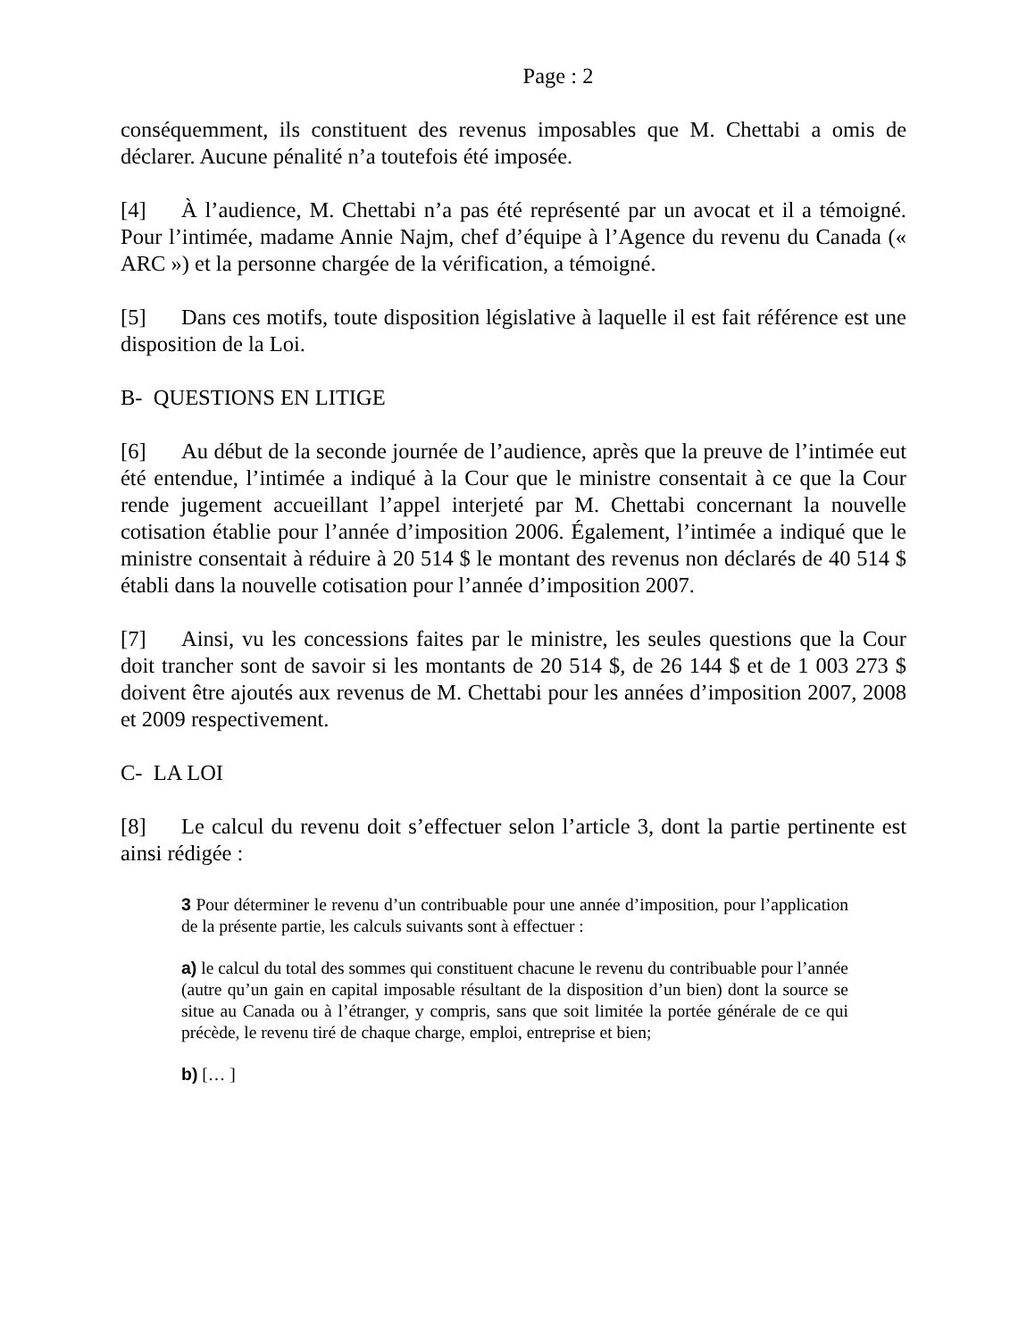Page : 2
conséquemment, ils constituent des revenus imposables que M. Chettabi a omis de déclarer. Aucune pénalité n’a toutefois été imposée.
[4] À l’audience, M. Chettabi n’a pas été représenté par un avocat et il a témoigné. Pour l’intimée, madame Annie Najm, chef d’équipe à l’Agence du revenu du Canada (« ARC ») et la personne chargée de la vérification, a témoigné.
[5] Dans ces motifs, toute disposition législative à laquelle il est fait référence est une disposition de la Loi.
B- QUESTIONS EN LITIGE
[6] Au début de la seconde journée de l’audience, après que la preuve de l’intimée eut été entendue, l’intimée a indiqué à la Cour que le ministre consentait à ce que la Cour rende jugement accueillant l’appel interjeté par M. Chettabi concernant la nouvelle cotisation établie pour l’année d’imposition 2006. Également, l’intimée a indiqué que le ministre consentait à réduire à 20 514 $ le montant des revenus non déclarés de 40 514 $ établi dans la nouvelle cotisation pour l’année d’imposition 2007.
[7] Ainsi, vu les concessions faites par le ministre, les seules questions que la Cour doit trancher sont de savoir si les montants de 20 514 $, de 26 144 $ et de 1 003 273 $ doivent être ajoutés aux revenus de M. Chettabi pour les années d’imposition 2007, 2008 et 2009 respectivement.
C- LA LOI
[8] Le calcul du revenu doit s’effectuer selon l’article 3, dont la partie pertinente est ainsi rédigée :
3 Pour déterminer le revenu d’un contribuable pour une année d’imposition, pour l’application de la présente partie, les calculs suivants sont à effectuer :
a) le calcul du total des sommes qui constituent chacune le revenu du contribuable pour l’année (autre qu’un gain en capital imposable résultant de la disposition d’un bien) dont la source se situe au Canada ou à l’étranger, y compris, sans que soit limitée la portée générale de ce qui précède, le revenu tiré de chaque charge, emploi, entreprise et bien;
b) [… ]